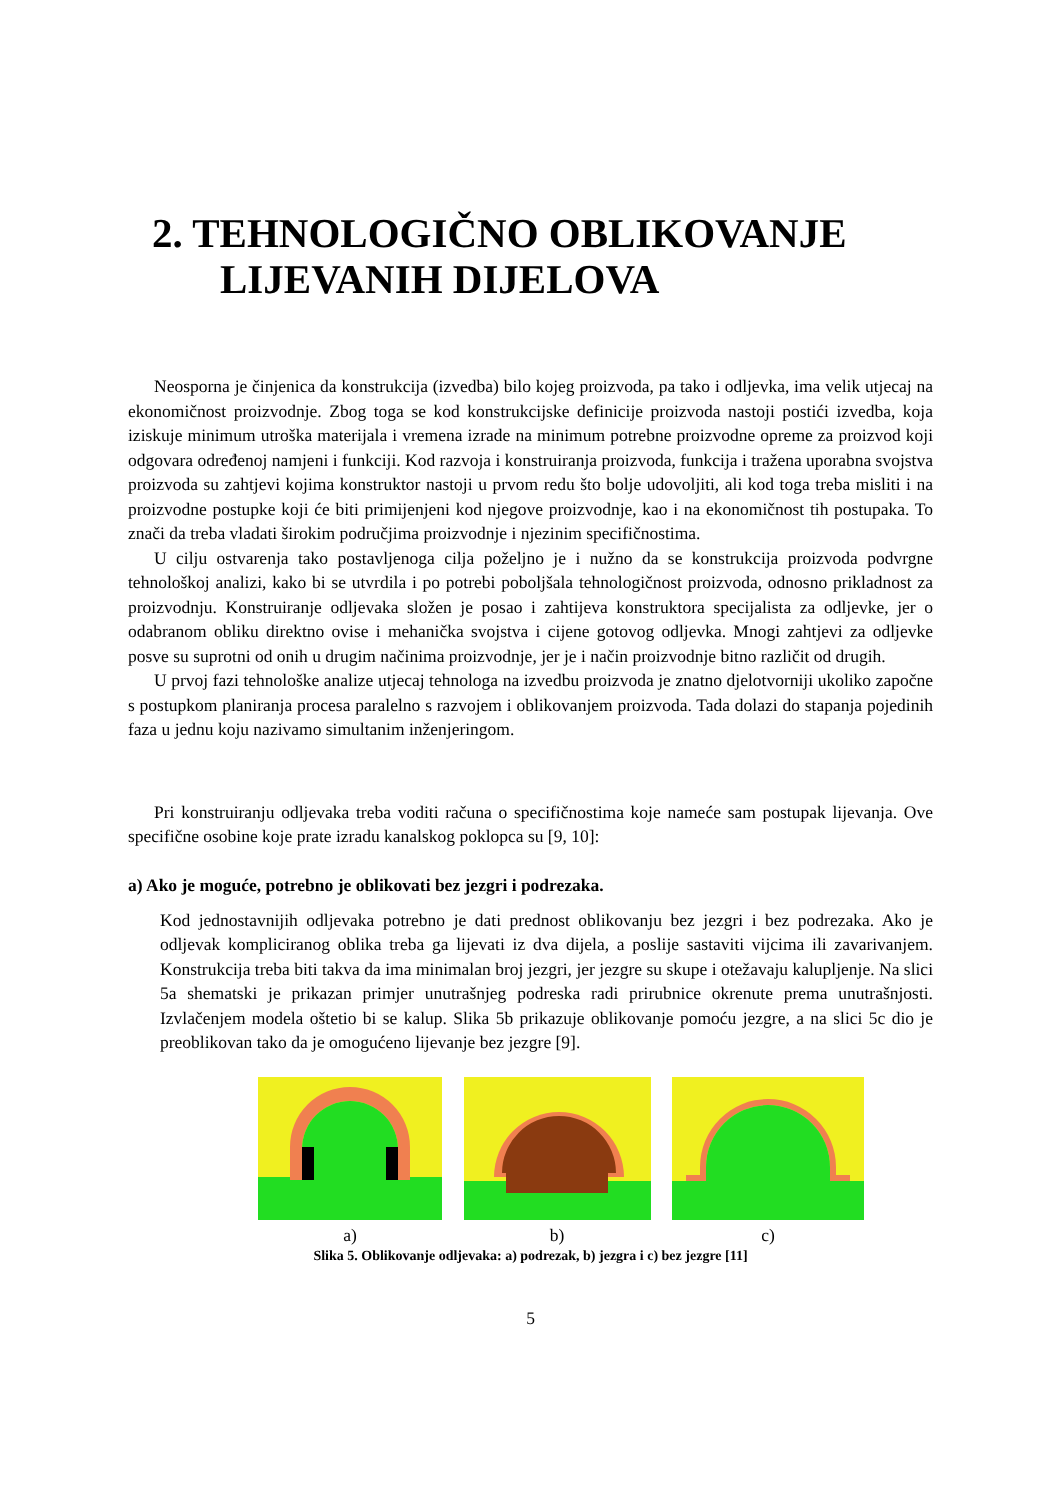2. TEHNOLOGIČNO OBLIKOVANJE
LIJEVANIH DIJELOVA
Neosporna je činjenica da konstrukcija (izvedba) bilo kojeg proizvoda, pa tako i odljevka, ima velik utjecaj na ekonomičnost proizvodnje. Zbog toga se kod konstrukcijske definicije proizvoda nastoji postići izvedba, koja iziskuje minimum utroška materijala i vremena izrade na minimum potrebne proizvodne opreme za proizvod koji odgovara određenoj namjeni i funkciji. Kod razvoja i konstruiranja proizvoda, funkcija i tražena uporabna svojstva proizvoda su zahtjevi kojima konstruktor nastoji u prvom redu što bolje udovoljiti, ali kod toga treba misliti i na proizvodne postupke koji će biti primijenjeni kod njegove proizvodnje, kao i na ekonomičnost tih postupaka. To znači da treba vladati širokim područjima proizvodnje i njezinim specifičnostima.
U cilju ostvarenja tako postavljenoga cilja poželjno je i nužno da se konstrukcija proizvoda podvrgne tehnološkoj analizi, kako bi se utvrdila i po potrebi poboljšala tehnologičnost proizvoda, odnosno prikladnost za proizvodnju. Konstruiranje odljevaka složen je posao i zahtijeva konstruktora specijalista za odljevke, jer o odabranom obliku direktno ovise i mehanička svojstva i cijene gotovog odljevka. Mnogi zahtjevi za odljevke posve su suprotni od onih u drugim načinima proizvodnje, jer je i način proizvodnje bitno različit od drugih.
U prvoj fazi tehnološke analize utjecaj tehnologa na izvedbu proizvoda je znatno djelotvorniji ukoliko započne s postupkom planiranja procesa paralelno s razvojem i oblikovanjem proizvoda. Tada dolazi do stapanja pojedinih faza u jednu koju nazivamo simultanim inženjeringom.
Pri konstruiranju odljevaka treba voditi računa o specifičnostima koje nameće sam postupak lijevanja. Ove specifične osobine koje prate izradu kanalskog poklopca su [9, 10]:
a) Ako je moguće, potrebno je oblikovati bez jezgri i podrezaka.
Kod jednostavnijih odljevaka potrebno je dati prednost oblikovanju bez jezgri i bez podrezaka. Ako je odljevak kompliciranog oblika treba ga lijevati iz dva dijela, a poslije sastaviti vijcima ili zavarivanjem. Konstrukcija treba biti takva da ima minimalan broj jezgri, jer jezgre su skupe i otežavaju kalupljenje. Na slici 5a shematski je prikazan primjer unutrašnjeg podreska radi prirubnice okrenute prema unutrašnjosti. Izvlačenjem modela oštetio bi se kalup. Slika 5b prikazuje oblikovanje pomoću jezgre, a na slici 5c dio je preoblikovan tako da je omogućeno lijevanje bez jezgre [9].
a)
b)
c)
Slika 5. Oblikovanje odljevaka: a) podrezak, b) jezgra i c) bez jezgre [11]
5